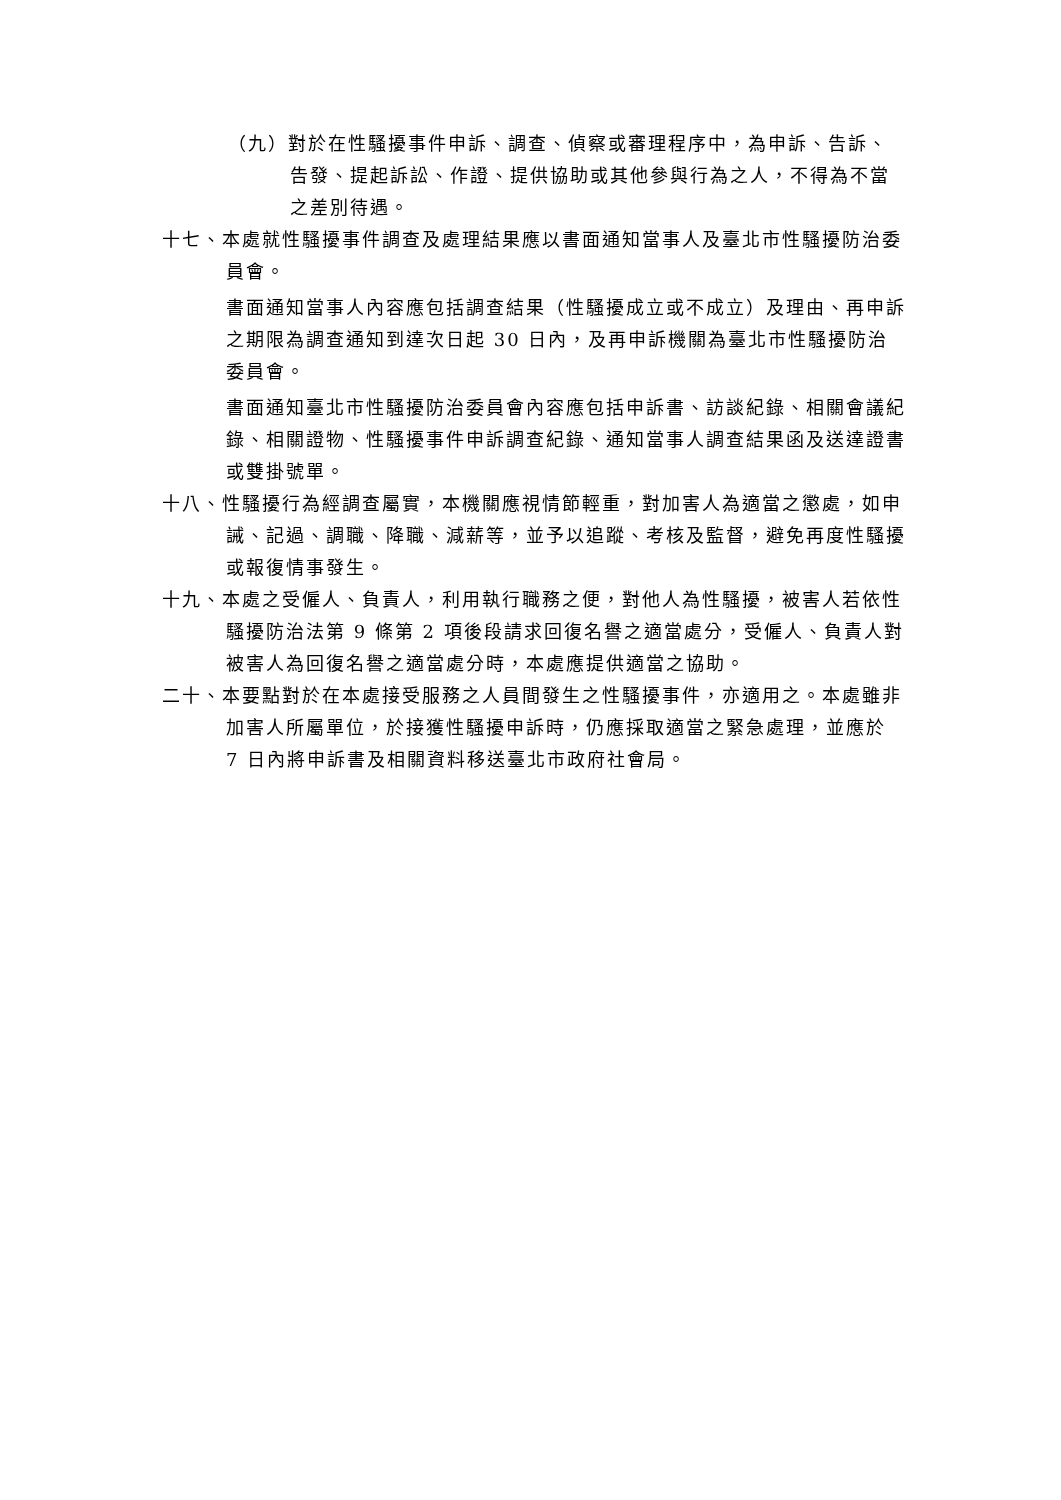（九）對於在性騷擾事件申訴、調查、偵察或審理程序中，為申訴、告訴、告發、提起訴訟、作證、提供協助或其他參與行為之人，不得為不當之差別待遇。
十七、本處就性騷擾事件調查及處理結果應以書面通知當事人及臺北市性騷擾防治委員會。
書面通知當事人內容應包括調查結果（性騷擾成立或不成立）及理由、再申訴之期限為調查通知到達次日起 30 日內，及再申訴機關為臺北市性騷擾防治委員會。
書面通知臺北市性騷擾防治委員會內容應包括申訴書、訪談紀錄、相關會議紀錄、相關證物、性騷擾事件申訴調查紀錄、通知當事人調查結果函及送達證書或雙掛號單。
十八、性騷擾行為經調查屬實，本機關應視情節輕重，對加害人為適當之懲處，如申誡、記過、調職、降職、減薪等，並予以追蹤、考核及監督，避免再度性騷擾或報復情事發生。
十九、本處之受僱人、負責人，利用執行職務之便，對他人為性騷擾，被害人若依性騷擾防治法第 9 條第 2 項後段請求回復名譽之適當處分，受僱人、負責人對被害人為回復名譽之適當處分時，本處應提供適當之協助。
二十、本要點對於在本處接受服務之人員間發生之性騷擾事件，亦適用之。本處雖非加害人所屬單位，於接獲性騷擾申訴時，仍應採取適當之緊急處理，並應於 7 日內將申訴書及相關資料移送臺北市政府社會局。